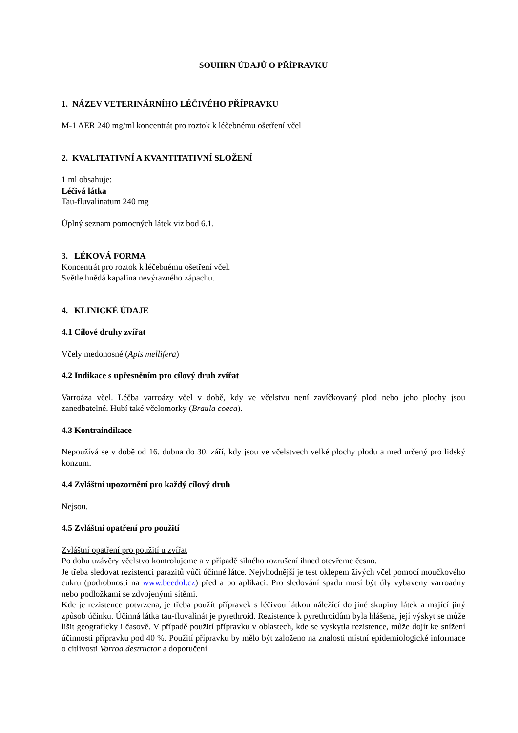SOUHRN ÚDAJŮ O PŘÍPRAVKU
1. NÁZEV VETERINÁRNÍHO LÉČIVÉHO PŘÍPRAVKU
M-1 AER 240 mg/ml koncentrát pro roztok k léčebnému ošetření včel
2. KVALITATIVNÍ A KVANTITATIVNÍ SLOŽENÍ
1 ml obsahuje:
Léčivá látka
Tau-fluvalinatum 240 mg
Úplný seznam pomocných látek viz bod 6.1.
3. LÉKOVÁ FORMA
Koncentrát pro roztok k léčebnému ošetření včel.
Světle hnědá kapalina nevýrazného zápachu.
4. KLINICKÉ ÚDAJE
4.1 Cílové druhy zvířat
Včely medonosné (Apis mellifera)
4.2 Indikace s upřesněním pro cílový druh zvířat
Varroáza včel. Léčba varroázy včel v době, kdy ve včelstvu není zavíčkovaný plod nebo jeho plochy jsou zanedbatelné. Hubí také včelomorky (Braula coeca).
4.3 Kontraindikace
Nepoužívá se v době od 16. dubna do 30. září, kdy jsou ve včelstvech velké plochy plodu a med určený pro lidský konzum.
4.4 Zvláštní upozornění pro každý cílový druh
Nejsou.
4.5 Zvláštní opatření pro použití
Zvláštní opatření pro použití u zvířat
Po dobu uzávěry včelstvo kontrolujeme a v případě silného rozrušení ihned otevřeme česno.
Je třeba sledovat rezistenci parazitů vůči účinné látce. Nejvhodnější je test oklepem živých včel pomocí moučkového cukru (podrobnosti na www.beedol.cz) před a po aplikaci. Pro sledování spadu musí být úly vybaveny varroadny nebo podložkami se zdvojenými sítěmi.
Kde je rezistence potvrzena, je třeba použít přípravek s léčivou látkou náležící do jiné skupiny látek a mající jiný způsob účinku. Účinná látka tau-fluvalinát je pyrethroid. Rezistence k pyrethroidům byla hlášena, její výskyt se může lišit geograficky i časově. V případě použití přípravku v oblastech, kde se vyskytla rezistence, může dojít ke snížení účinnosti přípravku pod 40 %. Použití přípravku by mělo být založeno na znalosti místní epidemiologické informace o citlivosti Varroa destructor a doporučení